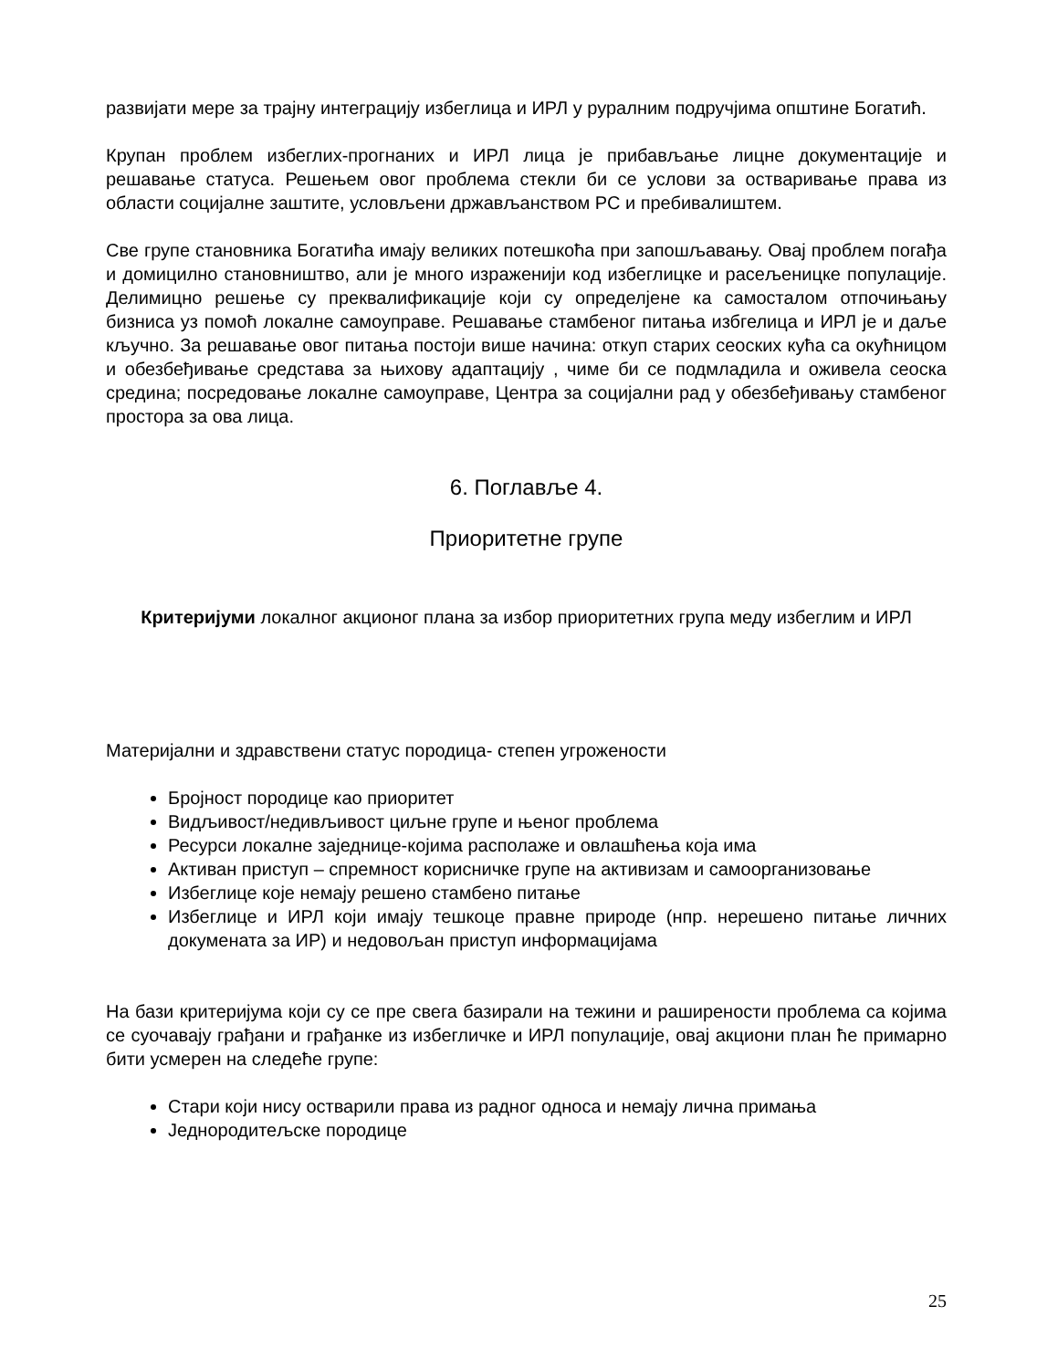развијати мере за трајну интеграцију избеглица и ИРЛ у руралним подручјима општине Богатић.
Крупан проблем избеглих-прогнаних и ИРЛ лица је прибављање лицне документације и решавање статуса. Решењем овог проблема стекли би се услови за остваривање права из области социјалне заштите, условљени држављанством РС и пребивалиштем.
Све групе становника Богатића имају великих потешкоћа при запошљавању. Овај проблем погађа и домицилно становништво, али је много израженији код избеглицке и расељеницке популације. Делимицно решење су преквалификације који су определјене ка самосталом отпочињању бизниса уз помоћ локалне самоуправе. Решавање стамбеног питања избгелица и ИРЛ је и даље кључно. За решавање овог питања постоји више начина: откуп старих сеоских кућа са окућницом и обезбеђивање средстава за њихову адаптацију , чиме би се подмладила и оживела сеоска средина; посредовање локалне самоуправе, Центра за социјални рад у обезбеђивању стамбеног простора за ова лица.
6. Поглавље 4.
Приоритетне групе
Критеријуми локалног акционог плана за избор приоритетних група меду избеглим и ИРЛ
Материјални и здравствени статус породица- степен угрожености
Бројност породице као приоритет
Видљивост/недивљивост циљне групе и њеног проблема
Ресурси локалне заједнице-којима располаже и овлашћења која има
Активан приступ – спремност корисничке групе на активизам и самоорганизовање
Избеглице које немају решено стамбено питање
Избеглице и ИРЛ који имају тешкоце правне природе (нпр. нерешено питање личних докумената за ИР) и недовољан приступ информацијама
На бази критеријума који су се пре свега базирали на тежини и раширености проблема са којима се суочавају грађани и грађанке из избегличке и ИРЛ популације, овај акциони план ће примарно бити усмерен на следеће групе:
Стари који нису остварили права из радног односа и немају лична примања
Једнородитељске породице
25